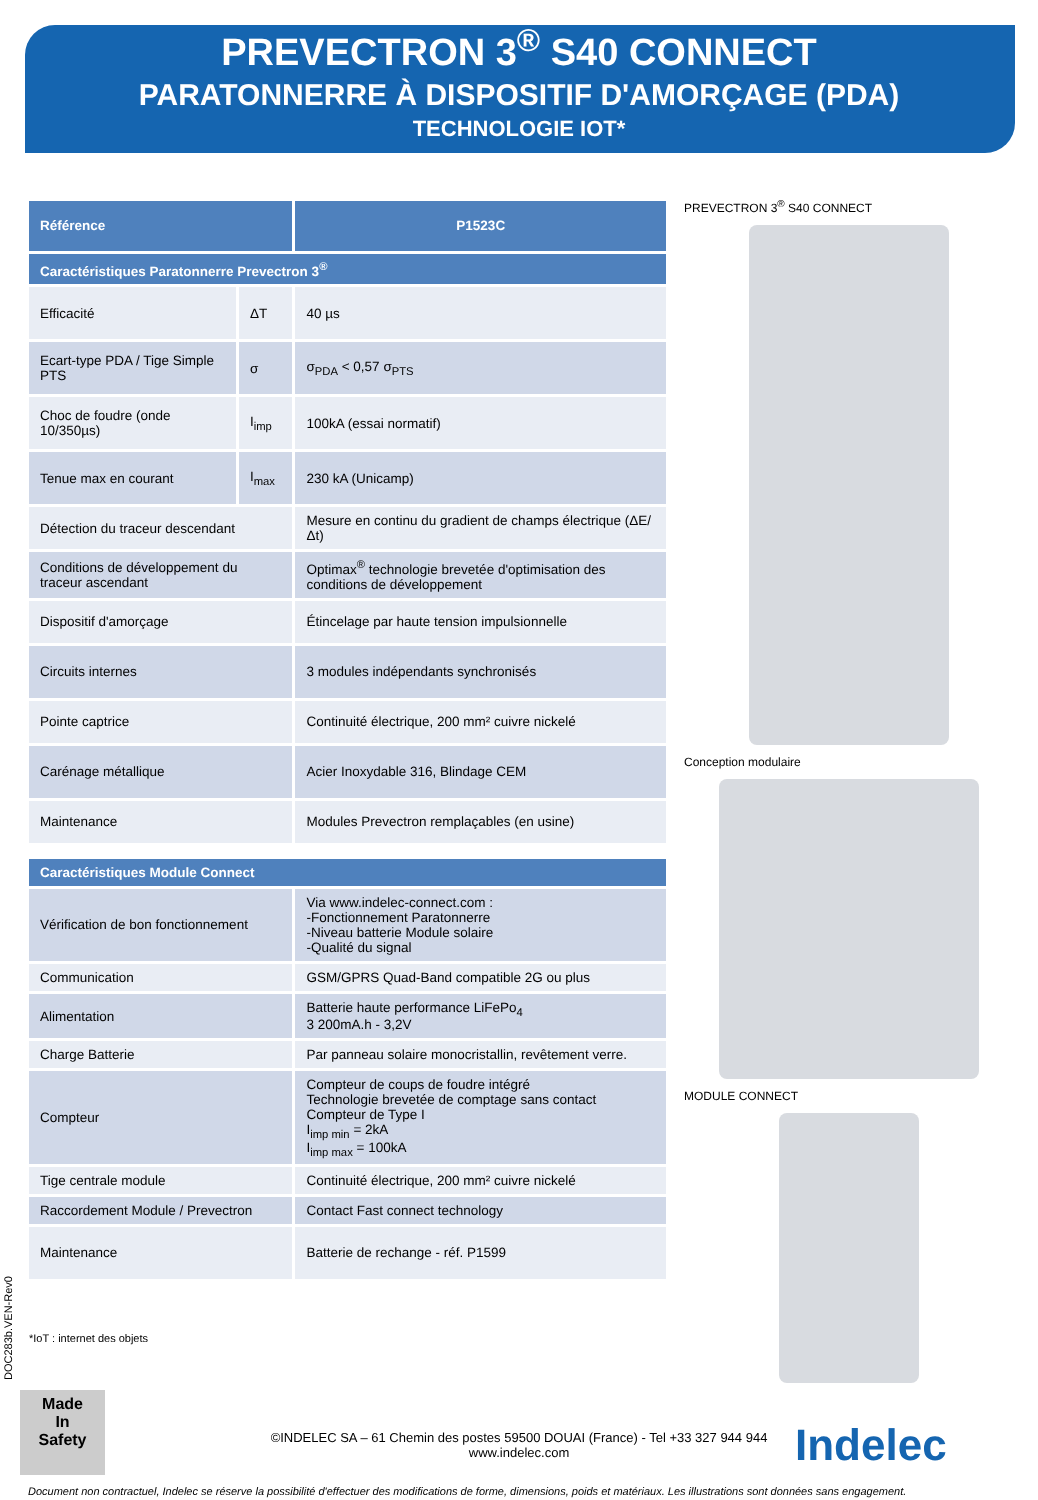PREVECTRON 3<sup>®</sup> S40 CONNECT
PARATONNERRE À DISPOSITIF D'AMORÇAGE (PDA)
TECHNOLOGIE IOT*
| Référence | | P1523C |
| --- | --- | --- |
| Caractéristiques Paratonnerre Prevectron 3<sup>®</sup> | | |
| Efficacité | ΔT | 40 µs |
| Ecart-type PDA / Tige Simple PTS | σ | σ<sub>PDA</sub> < 0,57 σ<sub>PTS</sub> |
| Choc de foudre (onde 10/350µs) | I<sub>imp</sub> | 100kA (essai normatif) |
| Tenue max en courant | I<sub>max</sub> | 230 kA (Unicamp) |
| Détection du traceur descendant | | Mesure en continu du gradient de champs électrique (ΔE/Δt) |
| Conditions de développement du traceur ascendant | | Optimax<sup>®</sup> technologie brevetée d'optimisation des conditions de développement |
| Dispositif d'amorçage | | Étincelage par haute tension impulsionnelle |
| Circuits internes | | 3 modules indépendants synchronisés |
| Pointe captrice | | Continuité électrique, 200 mm² cuivre nickelé |
| Carénage métallique | | Acier Inoxydable 316, Blindage CEM |
| Maintenance | | Modules Prevectron remplaçables (en usine) |
| Caractéristiques Module Connect | | |
| Vérification de bon fonctionnement | | Via www.indelec-connect.com : -Fonctionnement Paratonnerre -Niveau batterie Module solaire -Qualité du signal |
| Communication | | GSM/GPRS Quad-Band compatible 2G ou plus |
| Alimentation | | Batterie haute performance LiFePo<sub>4</sub> 3 200mA.h - 3,2V |
| Charge Batterie | | Par panneau solaire monocristallin, revêtement verre. |
| Compteur | | Compteur de coups de foudre intégré Technologie brevetée de comptage sans contact Compteur de Type I I<sub>imp min</sub> = 2kA I<sub>imp max</sub> = 100kA |
| Tige centrale module | | Continuité électrique, 200 mm² cuivre nickelé |
| Raccordement Module / Prevectron | | Contact Fast connect technology |
| Maintenance | | Batterie de rechange - réf. P1599 |
*IoT : internet des objets
PREVECTRON 3<sup>®</sup> S40 CONNECT
Conception modulaire
MODULE CONNECT
DOC283b.VEN-Rev0
Made
In
Safety
©INDELEC SA – 61 Chemin des postes 59500 DOUAI (France) - Tel +33 327 944 944
www.indelec.com
Indelec
Document non contractuel, Indelec se réserve la possibilité d'effectuer des modifications de forme, dimensions, poids et matériaux. Les illustrations sont données sans engagement.